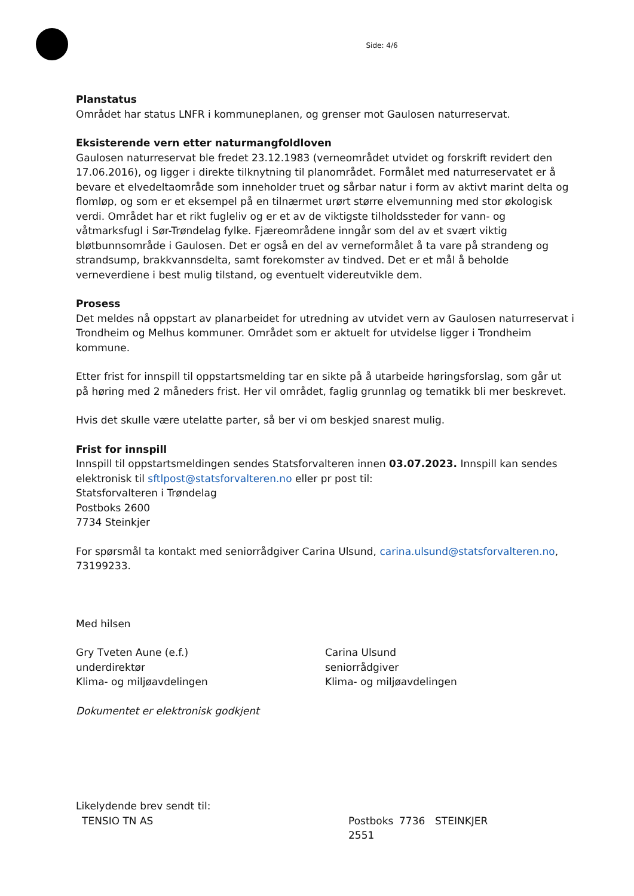Side: 4/6
Planstatus
Området har status LNFR i kommuneplanen, og grenser mot Gaulosen naturreservat.
Eksisterende vern etter naturmangfoldloven
Gaulosen naturreservat ble fredet 23.12.1983 (verneområdet utvidet og forskrift revidert den 17.06.2016), og ligger i direkte tilknytning til planområdet. Formålet med naturreservatet er å bevare et elvedeltaområde som inneholder truet og sårbar natur i form av aktivt marint delta og flomløp, og som er et eksempel på en tilnærmet urørt større elvemunning med stor økologisk verdi. Området har et rikt fugleliv og er et av de viktigste tilholdssteder for vann- og våtmarksfugl i Sør-Trøndelag fylke. Fjæreområdene inngår som del av et svært viktig bløtbunnsområde i Gaulosen. Det er også en del av verneformålet å ta vare på strandeng og strandsump, brakkvannsdelta, samt forekomster av tindved. Det er et mål å beholde verneverdiene i best mulig tilstand, og eventuelt videreutvikle dem.
Prosess
Det meldes nå oppstart av planarbeidet for utredning av utvidet vern av Gaulosen naturreservat i Trondheim og Melhus kommuner. Området som er aktuelt for utvidelse ligger i Trondheim kommune.
Etter frist for innspill til oppstartsmelding tar en sikte på å utarbeide høringsforslag, som går ut på høring med 2 måneders frist. Her vil området, faglig grunnlag og tematikk bli mer beskrevet.
Hvis det skulle være utelatte parter, så ber vi om beskjed snarest mulig.
Frist for innspill
Innspill til oppstartsmeldingen sendes Statsforvalteren innen 03.07.2023. Innspill kan sendes elektronisk til sftlpost@statsforvalteren.no eller pr post til:
Statsforvalteren i Trøndelag
Postboks 2600
7734 Steinkjer
For spørsmål ta kontakt med seniorrådgiver Carina Ulsund, carina.ulsund@statsforvalteren.no, 73199233.
Med hilsen
Gry Tveten Aune (e.f.)
underdirektør
Klima- og miljøavdelingen
Carina Ulsund
seniorrådgiver
Klima- og miljøavdelingen
Dokumentet er elektronisk godkjent
Likelydende brev sendt til:
TENSIO TN AS Postboks 2551 7736 STEINKJER